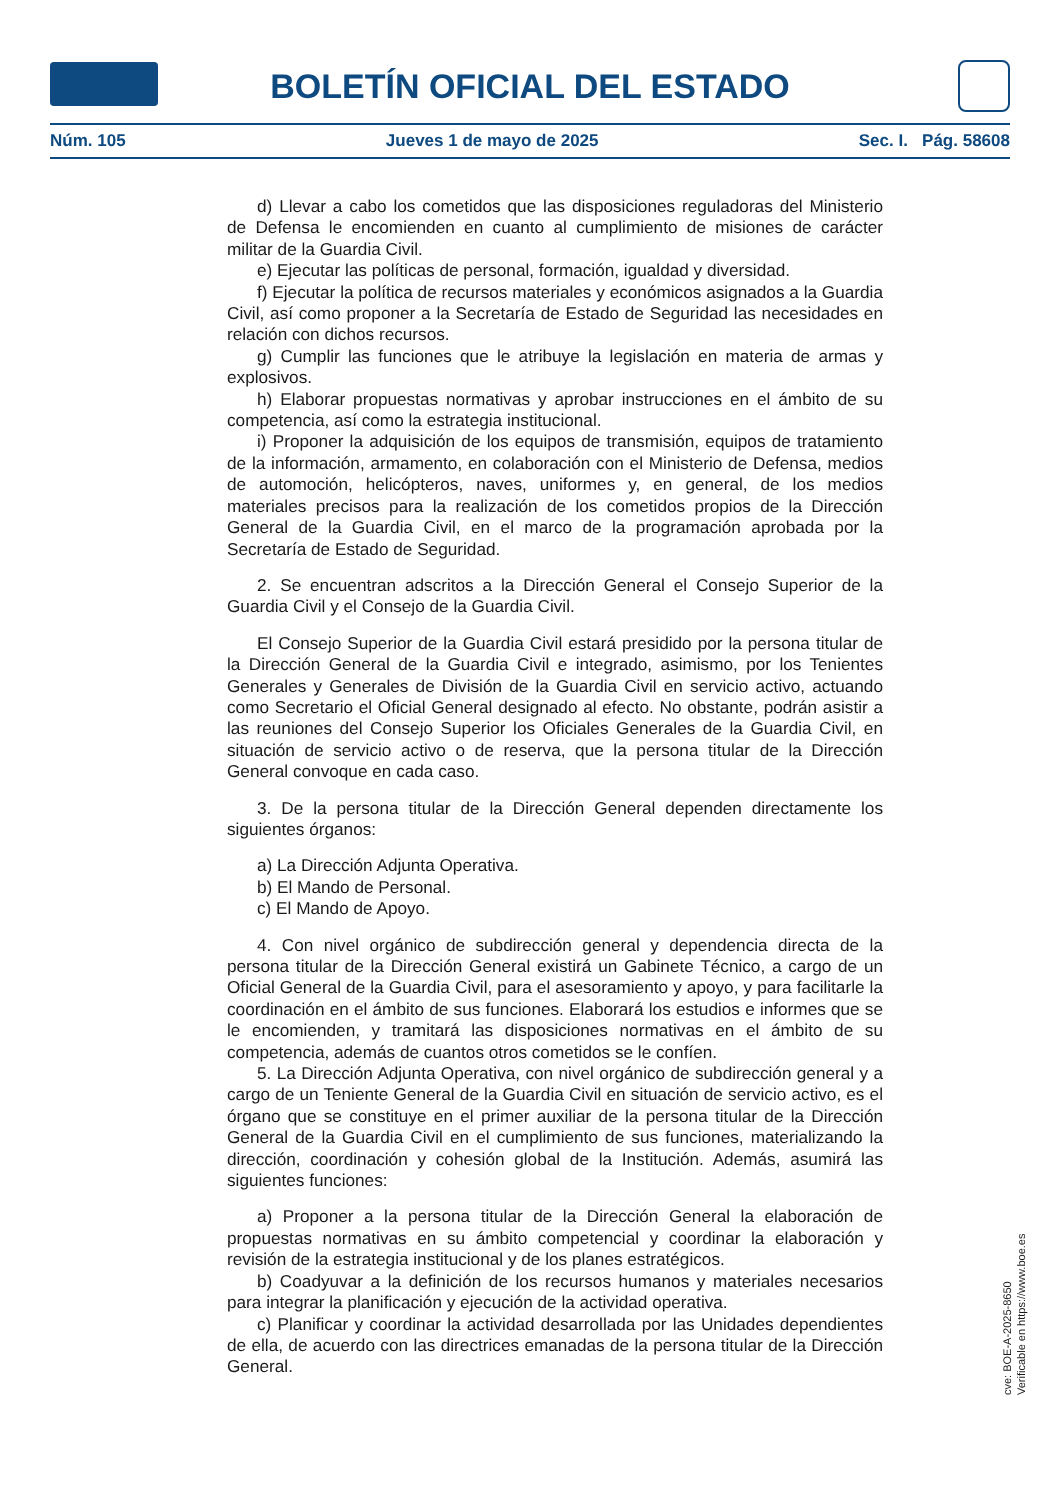BOLETÍN OFICIAL DEL ESTADO
Núm. 105 Jueves 1 de mayo de 2025 Sec. I. Pág. 58608
d) Llevar a cabo los cometidos que las disposiciones reguladoras del Ministerio de Defensa le encomienden en cuanto al cumplimiento de misiones de carácter militar de la Guardia Civil.
e) Ejecutar las políticas de personal, formación, igualdad y diversidad.
f) Ejecutar la política de recursos materiales y económicos asignados a la Guardia Civil, así como proponer a la Secretaría de Estado de Seguridad las necesidades en relación con dichos recursos.
g) Cumplir las funciones que le atribuye la legislación en materia de armas y explosivos.
h) Elaborar propuestas normativas y aprobar instrucciones en el ámbito de su competencia, así como la estrategia institucional.
i) Proponer la adquisición de los equipos de transmisión, equipos de tratamiento de la información, armamento, en colaboración con el Ministerio de Defensa, medios de automoción, helicópteros, naves, uniformes y, en general, de los medios materiales precisos para la realización de los cometidos propios de la Dirección General de la Guardia Civil, en el marco de la programación aprobada por la Secretaría de Estado de Seguridad.
2. Se encuentran adscritos a la Dirección General el Consejo Superior de la Guardia Civil y el Consejo de la Guardia Civil.
El Consejo Superior de la Guardia Civil estará presidido por la persona titular de la Dirección General de la Guardia Civil e integrado, asimismo, por los Tenientes Generales y Generales de División de la Guardia Civil en servicio activo, actuando como Secretario el Oficial General designado al efecto. No obstante, podrán asistir a las reuniones del Consejo Superior los Oficiales Generales de la Guardia Civil, en situación de servicio activo o de reserva, que la persona titular de la Dirección General convoque en cada caso.
3. De la persona titular de la Dirección General dependen directamente los siguientes órganos:
a) La Dirección Adjunta Operativa.
b) El Mando de Personal.
c) El Mando de Apoyo.
4. Con nivel orgánico de subdirección general y dependencia directa de la persona titular de la Dirección General existirá un Gabinete Técnico, a cargo de un Oficial General de la Guardia Civil, para el asesoramiento y apoyo, y para facilitarle la coordinación en el ámbito de sus funciones. Elaborará los estudios e informes que se le encomienden, y tramitará las disposiciones normativas en el ámbito de su competencia, además de cuantos otros cometidos se le confíen.
5. La Dirección Adjunta Operativa, con nivel orgánico de subdirección general y a cargo de un Teniente General de la Guardia Civil en situación de servicio activo, es el órgano que se constituye en el primer auxiliar de la persona titular de la Dirección General de la Guardia Civil en el cumplimiento de sus funciones, materializando la dirección, coordinación y cohesión global de la Institución. Además, asumirá las siguientes funciones:
a) Proponer a la persona titular de la Dirección General la elaboración de propuestas normativas en su ámbito competencial y coordinar la elaboración y revisión de la estrategia institucional y de los planes estratégicos.
b) Coadyuvar a la definición de los recursos humanos y materiales necesarios para integrar la planificación y ejecución de la actividad operativa.
c) Planificar y coordinar la actividad desarrollada por las Unidades dependientes de ella, de acuerdo con las directrices emanadas de la persona titular de la Dirección General.
cve: BOE-A-2025-8650
Verificable en https://www.boe.es